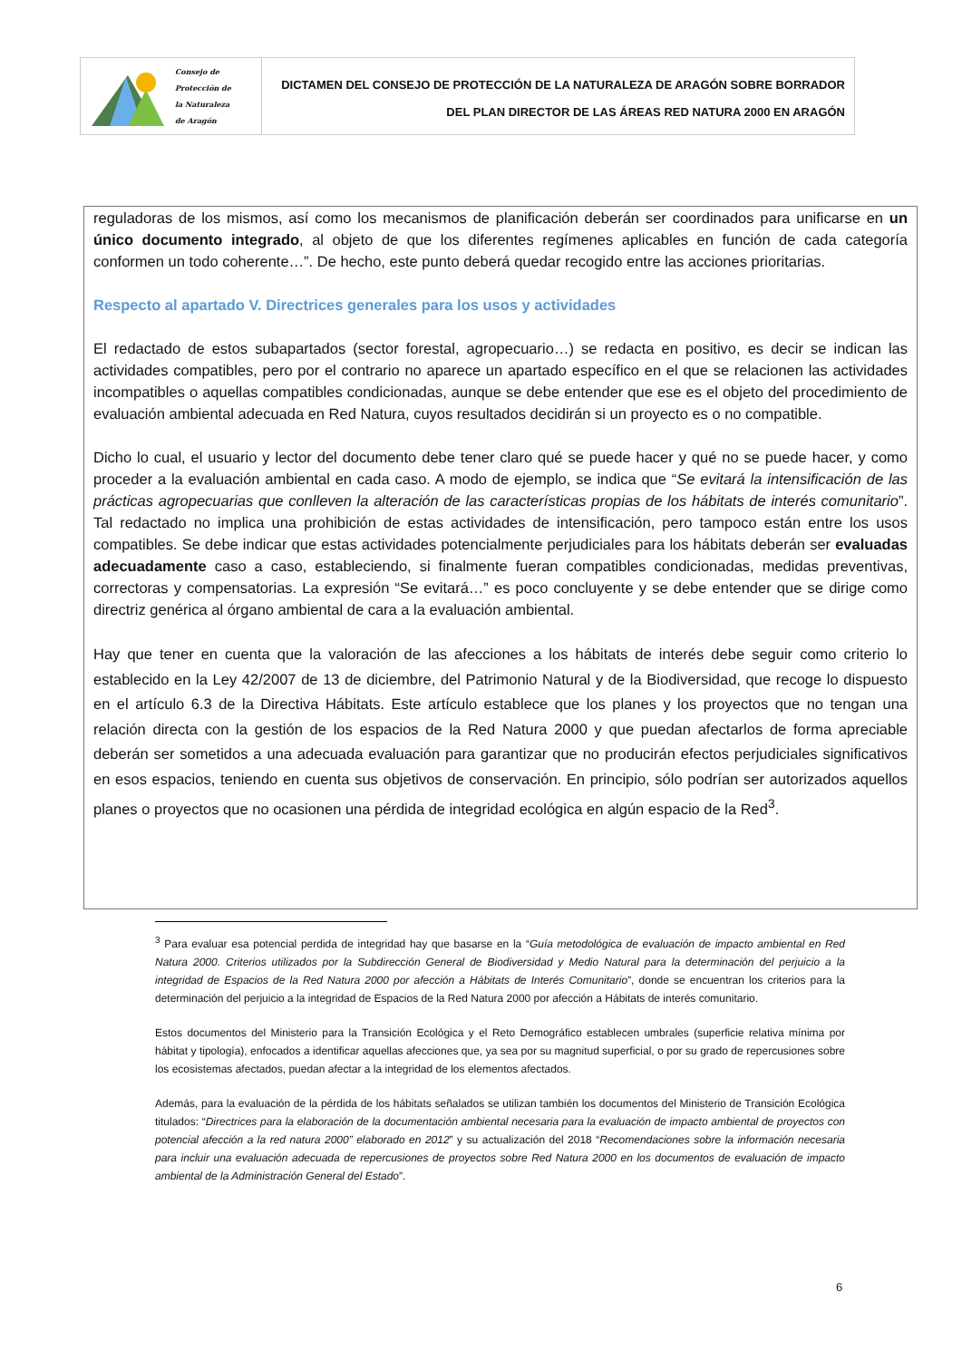Consejo de
Protección de
la Naturaleza
de Aragón
DICTAMEN DEL CONSEJO DE PROTECCIÓN DE LA NATURALEZA DE ARAGÓN SOBRE BORRADOR
DEL PLAN DIRECTOR DE LAS ÁREAS RED NATURA 2000 EN ARAGÓN
reguladoras de los mismos, así como los mecanismos de planificación deberán ser coordinados para unificarse en un único documento integrado, al objeto de que los diferentes regímenes aplicables en función de cada categoría conformen un todo coherente…”. De hecho, este punto deberá quedar recogido entre las acciones prioritarias.
Respecto al apartado V. Directrices generales para los usos y actividades
El redactado de estos subapartados (sector forestal, agropecuario…) se redacta en positivo, es decir se indican las actividades compatibles, pero por el contrario no aparece un apartado específico en el que se relacionen las actividades incompatibles o aquellas compatibles condicionadas, aunque se debe entender que ese es el objeto del procedimiento de evaluación ambiental adecuada en Red Natura, cuyos resultados decidirán si un proyecto es o no compatible.
Dicho lo cual, el usuario y lector del documento debe tener claro qué se puede hacer y qué no se puede hacer, y como proceder a la evaluación ambiental en cada caso. A modo de ejemplo, se indica que “Se evitará la intensificación de las prácticas agropecuarias que conlleven la alteración de las características propias de los hábitats de interés comunitario”. Tal redactado no implica una prohibición de estas actividades de intensificación, pero tampoco están entre los usos compatibles. Se debe indicar que estas actividades potencialmente perjudiciales para los hábitats deberán ser evaluadas adecuadamente caso a caso, estableciendo, si finalmente fueran compatibles condicionadas, medidas preventivas, correctoras y compensatorias. La expresión “Se evitará…” es poco concluyente y se debe entender que se dirige como directriz genérica al órgano ambiental de cara a la evaluación ambiental.
Hay que tener en cuenta que la valoración de las afecciones a los hábitats de interés debe seguir como criterio lo establecido en la Ley 42/2007 de 13 de diciembre, del Patrimonio Natural y de la Biodiversidad, que recoge lo dispuesto en el artículo 6.3 de la Directiva Hábitats. Este artículo establece que los planes y los proyectos que no tengan una relación directa con la gestión de los espacios de la Red Natura 2000 y que puedan afectarlos de forma apreciable deberán ser sometidos a una adecuada evaluación para garantizar que no producirán efectos perjudiciales significativos en esos espacios, teniendo en cuenta sus objetivos de conservación. En principio, sólo podrían ser autorizados aquellos planes o proyectos que no ocasionen una pérdida de integridad ecológica en algún espacio de la Red<sup>3</sup>.
<sup>3</sup> Para evaluar esa potencial perdida de integridad hay que basarse en la “Guía metodológica de evaluación de impacto ambiental en Red Natura 2000. Criterios utilizados por la Subdirección General de Biodiversidad y Medio Natural para la determinación del perjuicio a la integridad de Espacios de la Red Natura 2000 por afección a Hábitats de Interés Comunitario”, donde se encuentran los criterios para la determinación del perjuicio a la integridad de Espacios de la Red Natura 2000 por afección a Hábitats de interés comunitario.
Estos documentos del Ministerio para la Transición Ecológica y el Reto Demográfico establecen umbrales (superficie relativa mínima por hábitat y tipología), enfocados a identificar aquellas afecciones que, ya sea por su magnitud superficial, o por su grado de repercusiones sobre los ecosistemas afectados, puedan afectar a la integridad de los elementos afectados.
Además, para la evaluación de la pérdida de los hábitats señalados se utilizan también los documentos del Ministerio de Transición Ecológica titulados: “Directrices para la elaboración de la documentación ambiental necesaria para la evaluación de impacto ambiental de proyectos con potencial afección a la red natura 2000” elaborado en 2012” y su actualización del 2018 “Recomendaciones sobre la información necesaria para incluir una evaluación adecuada de repercusiones de proyectos sobre Red Natura 2000 en los documentos de evaluación de impacto ambiental de la Administración General del Estado”.
6